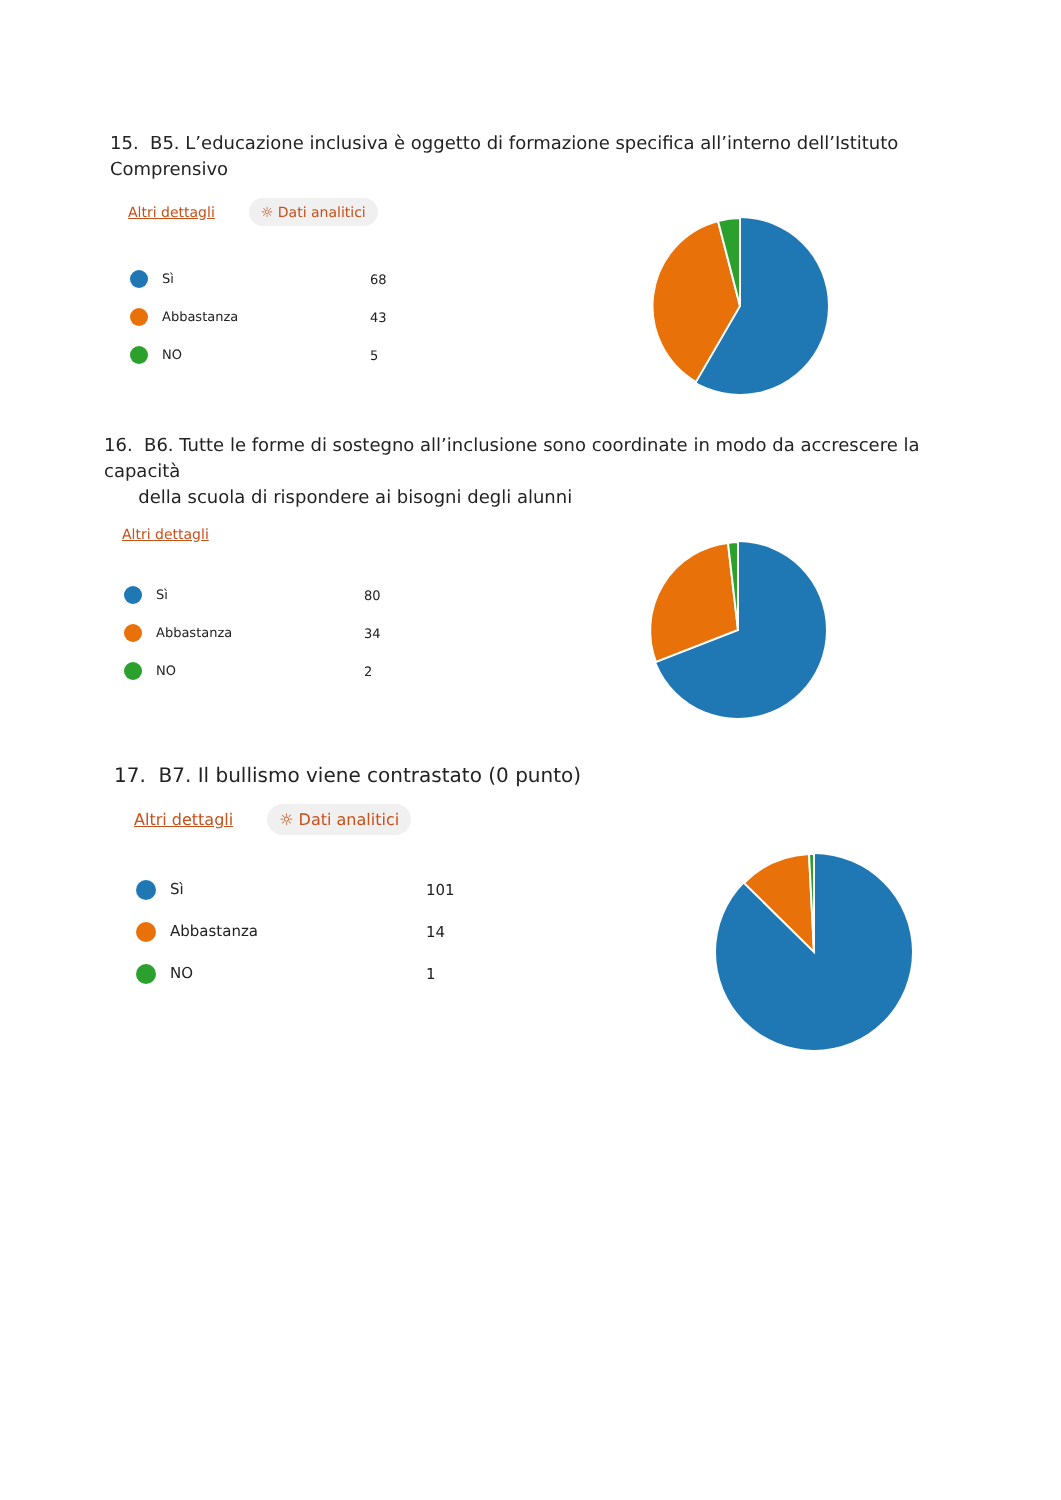15. B5. L’educazione inclusiva è oggetto di formazione specifica all’interno dell’Istituto Comprensivo
Altri dettagli ☼ Dati analitici
| Sì | 68 |
| Abbastanza | 43 |
| NO | 5 |
16. B6. Tutte le forme di sostegno all’inclusione sono coordinate in modo da accrescere la capacità
della scuola di rispondere ai bisogni degli alunni
Altri dettagli
| Sì | 80 |
| Abbastanza | 34 |
| NO | 2 |
17. B7. Il bullismo viene contrastato (0 punto)
Altri dettagli ☼ Dati analitici
| Sì | 101 |
| Abbastanza | 14 |
| NO | 1 |